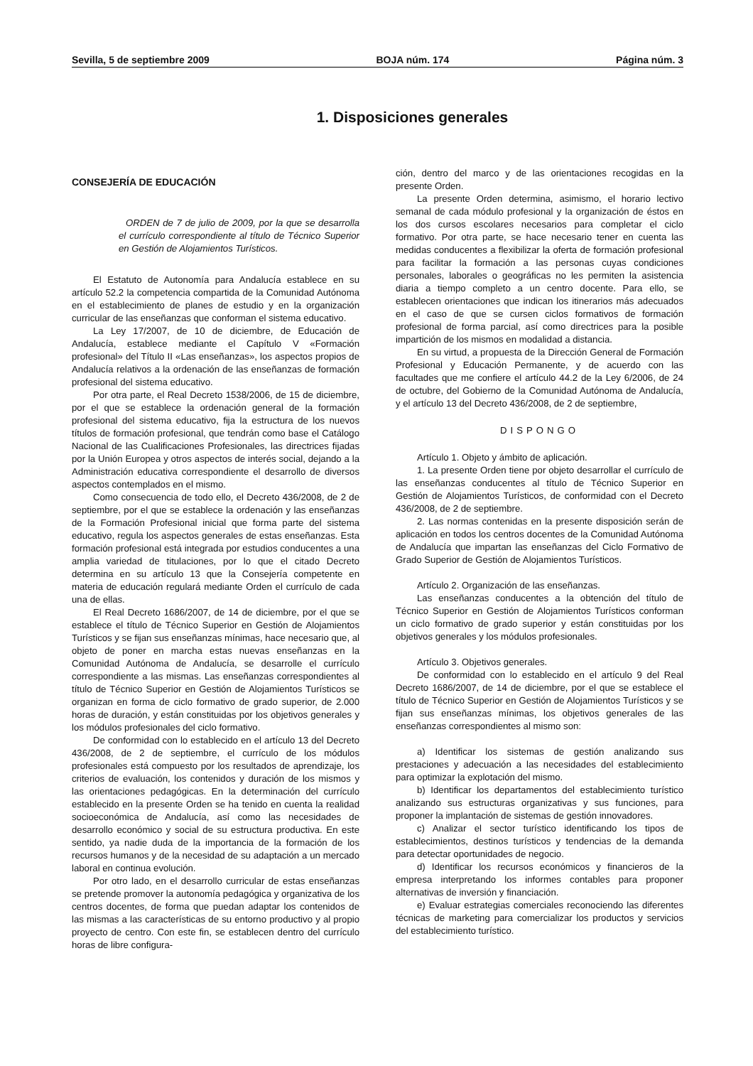Sevilla, 5 de septiembre 2009 BOJA núm. 174 Página núm. 3
1. Disposiciones generales
CONSEJERÍA DE EDUCACIÓN
ORDEN de 7 de julio de 2009, por la que se desarrolla el currículo correspondiente al título de Técnico Superior en Gestión de Alojamientos Turísticos.
El Estatuto de Autonomía para Andalucía establece en su artículo 52.2 la competencia compartida de la Comunidad Autónoma en el establecimiento de planes de estudio y en la organización curricular de las enseñanzas que conforman el sistema educativo.
La Ley 17/2007, de 10 de diciembre, de Educación de Andalucía, establece mediante el Capítulo V «Formación profesional» del Título II «Las enseñanzas», los aspectos propios de Andalucía relativos a la ordenación de las enseñanzas de formación profesional del sistema educativo.
Por otra parte, el Real Decreto 1538/2006, de 15 de diciembre, por el que se establece la ordenación general de la formación profesional del sistema educativo, fija la estructura de los nuevos títulos de formación profesional, que tendrán como base el Catálogo Nacional de las Cualificaciones Profesionales, las directrices fijadas por la Unión Europea y otros aspectos de interés social, dejando a la Administración educativa correspondiente el desarrollo de diversos aspectos contemplados en el mismo.
Como consecuencia de todo ello, el Decreto 436/2008, de 2 de septiembre, por el que se establece la ordenación y las enseñanzas de la Formación Profesional inicial que forma parte del sistema educativo, regula los aspectos generales de estas enseñanzas. Esta formación profesional está integrada por estudios conducentes a una amplia variedad de titulaciones, por lo que el citado Decreto determina en su artículo 13 que la Consejería competente en materia de educación regulará mediante Orden el currículo de cada una de ellas.
El Real Decreto 1686/2007, de 14 de diciembre, por el que se establece el título de Técnico Superior en Gestión de Alojamientos Turísticos y se fijan sus enseñanzas mínimas, hace necesario que, al objeto de poner en marcha estas nuevas enseñanzas en la Comunidad Autónoma de Andalucía, se desarrolle el currículo correspondiente a las mismas. Las enseñanzas correspondientes al título de Técnico Superior en Gestión de Alojamientos Turísticos se organizan en forma de ciclo formativo de grado superior, de 2.000 horas de duración, y están constituidas por los objetivos generales y los módulos profesionales del ciclo formativo.
De conformidad con lo establecido en el artículo 13 del Decreto 436/2008, de 2 de septiembre, el currículo de los módulos profesionales está compuesto por los resultados de aprendizaje, los criterios de evaluación, los contenidos y duración de los mismos y las orientaciones pedagógicas. En la determinación del currículo establecido en la presente Orden se ha tenido en cuenta la realidad socioeconómica de Andalucía, así como las necesidades de desarrollo económico y social de su estructura productiva. En este sentido, ya nadie duda de la importancia de la formación de los recursos humanos y de la necesidad de su adaptación a un mercado laboral en continua evolución.
Por otro lado, en el desarrollo curricular de estas enseñanzas se pretende promover la autonomía pedagógica y organizativa de los centros docentes, de forma que puedan adaptar los contenidos de las mismas a las características de su entorno productivo y al propio proyecto de centro. Con este fin, se establecen dentro del currículo horas de libre configura-
ción, dentro del marco y de las orientaciones recogidas en la presente Orden.
La presente Orden determina, asimismo, el horario lectivo semanal de cada módulo profesional y la organización de éstos en los dos cursos escolares necesarios para completar el ciclo formativo. Por otra parte, se hace necesario tener en cuenta las medidas conducentes a flexibilizar la oferta de formación profesional para facilitar la formación a las personas cuyas condiciones personales, laborales o geográficas no les permiten la asistencia diaria a tiempo completo a un centro docente. Para ello, se establecen orientaciones que indican los itinerarios más adecuados en el caso de que se cursen ciclos formativos de formación profesional de forma parcial, así como directrices para la posible impartición de los mismos en modalidad a distancia.
En su virtud, a propuesta de la Dirección General de Formación Profesional y Educación Permanente, y de acuerdo con las facultades que me confiere el artículo 44.2 de la Ley 6/2006, de 24 de octubre, del Gobierno de la Comunidad Autónoma de Andalucía, y el artículo 13 del Decreto 436/2008, de 2 de septiembre,
DISPONGO
Artículo 1. Objeto y ámbito de aplicación.
1. La presente Orden tiene por objeto desarrollar el currículo de las enseñanzas conducentes al título de Técnico Superior en Gestión de Alojamientos Turísticos, de conformidad con el Decreto 436/2008, de 2 de septiembre.
2. Las normas contenidas en la presente disposición serán de aplicación en todos los centros docentes de la Comunidad Autónoma de Andalucía que impartan las enseñanzas del Ciclo Formativo de Grado Superior de Gestión de Alojamientos Turísticos.
Artículo 2. Organización de las enseñanzas.
Las enseñanzas conducentes a la obtención del título de Técnico Superior en Gestión de Alojamientos Turísticos conforman un ciclo formativo de grado superior y están constituidas por los objetivos generales y los módulos profesionales.
Artículo 3. Objetivos generales.
De conformidad con lo establecido en el artículo 9 del Real Decreto 1686/2007, de 14 de diciembre, por el que se establece el título de Técnico Superior en Gestión de Alojamientos Turísticos y se fijan sus enseñanzas mínimas, los objetivos generales de las enseñanzas correspondientes al mismo son:
a) Identificar los sistemas de gestión analizando sus prestaciones y adecuación a las necesidades del establecimiento para optimizar la explotación del mismo.
b) Identificar los departamentos del establecimiento turístico analizando sus estructuras organizativas y sus funciones, para proponer la implantación de sistemas de gestión innovadores.
c) Analizar el sector turístico identificando los tipos de establecimientos, destinos turísticos y tendencias de la demanda para detectar oportunidades de negocio.
d) Identificar los recursos económicos y financieros de la empresa interpretando los informes contables para proponer alternativas de inversión y financiación.
e) Evaluar estrategias comerciales reconociendo las diferentes técnicas de marketing para comercializar los productos y servicios del establecimiento turístico.